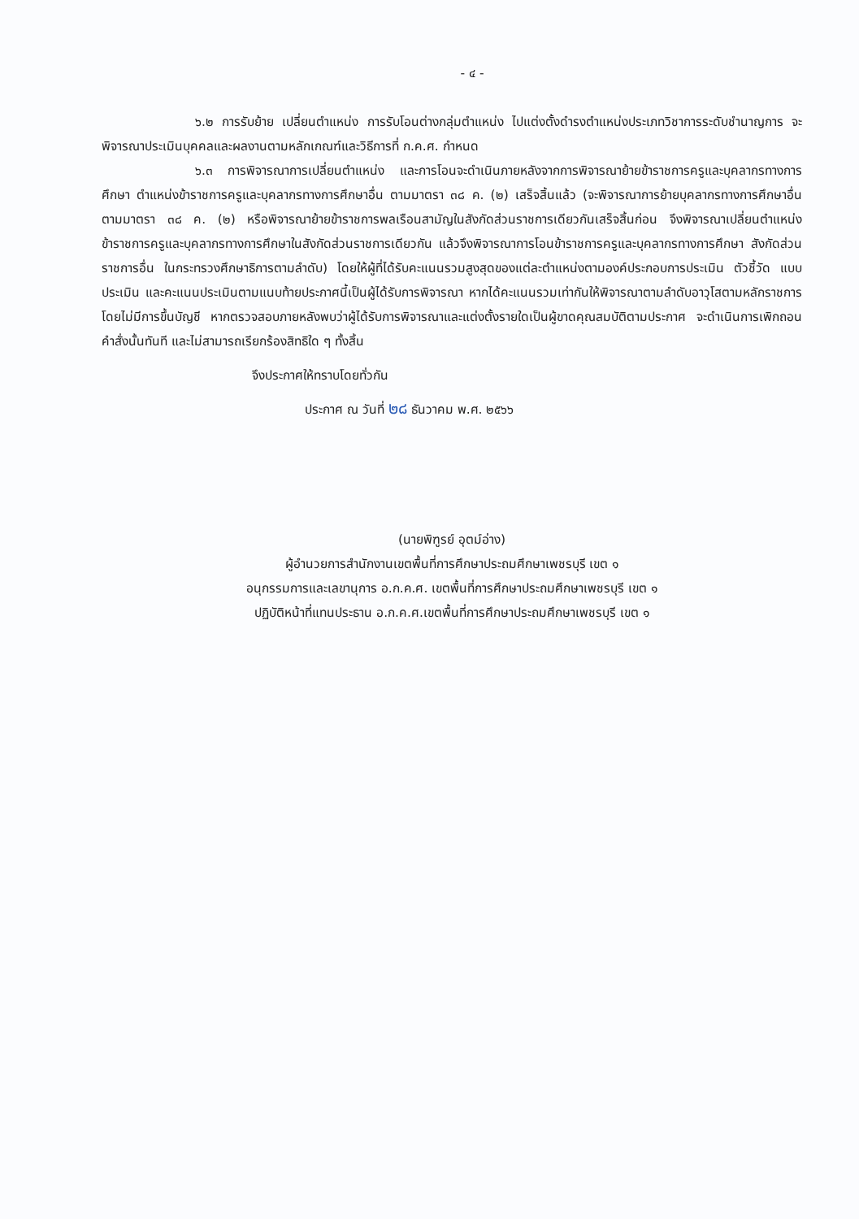- ๔ -
๖.๒ การรับย้าย เปลี่ยนตำแหน่ง การรับโอนต่างกลุ่มตำแหน่ง ไปแต่งตั้งดำรงตำแหน่งประเภทวิชาการระดับชำนาญการ จะพิจารณาประเมินบุคคลและผลงานตามหลักเกณฑ์และวิธีการที่ ก.ค.ศ. กำหนด
๖.๓ การพิจารณาการเปลี่ยนตำแหน่ง และการโอนจะดำเนินภายหลังจากการพิจารณาย้ายข้าราชการครูและบุคลากรทางการศึกษา ตำแหน่งข้าราชการครูและบุคลากรทางการศึกษาอื่น ตามมาตรา ๓๘ ค. (๒) เสร็จสิ้นแล้ว (จะพิจารณาการย้ายบุคลากรทางการศึกษาอื่นตามมาตรา ๓๘ ค. (๒) หรือพิจารณาย้ายข้าราชการพลเรือนสามัญในสังกัดส่วนราชการเดียวกันเสร็จสิ้นก่อน จึงพิจารณาเปลี่ยนตำแหน่งข้าราชการครูและบุคลากรทางการศึกษาในสังกัดส่วนราชการเดียวกัน แล้วจึงพิจารณาการโอนข้าราชการครูและบุคลากรทางการศึกษา สังกัดส่วนราชการอื่น ในกระทรวงศึกษาธิการตามลำดับ) โดยให้ผู้ที่ได้รับคะแนนรวมสูงสุดของแต่ละตำแหน่งตามองค์ประกอบการประเมิน ตัวชี้วัด แบบประเมิน และคะแนนประเมินตามแนบท้ายประกาศนี้เป็นผู้ได้รับการพิจารณา หากได้คะแนนรวมเท่ากันให้พิจารณาตามลำดับอาวุโสตามหลักราชการ โดยไม่มีการขึ้นบัญชี หากตรวจสอบภายหลังพบว่าผู้ได้รับการพิจารณาและแต่งตั้งรายใดเป็นผู้ขาดคุณสมบัติตามประกาศ จะดำเนินการเพิกถอนคำสั่งนั้นทันที และไม่สามารถเรียกร้องสิทธิใด ๆ ทั้งสิ้น
จึงประกาศให้ทราบโดยทั่วกัน
ประกาศ ณ วันที่ ๒๘ ธันวาคม พ.ศ. ๒๕๖๖
(นายพิฑูรย์ อุตม์อ่าง)
ผู้อำนวยการสำนักงานเขตพื้นที่การศึกษาประถมศึกษาเพชรบุรี เขต ๑
อนุกรรมการและเลขานุการ อ.ก.ค.ศ. เขตพื้นที่การศึกษาประถมศึกษาเพชรบุรี เขต ๑
ปฏิบัติหน้าที่แทนประธาน อ.ก.ค.ศ.เขตพื้นที่การศึกษาประถมศึกษาเพชรบุรี เขต ๑